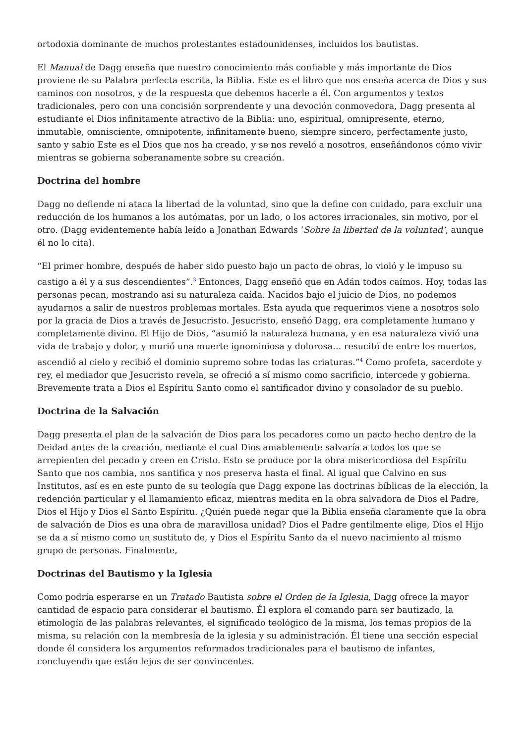ortodoxia dominante de muchos protestantes estadounidenses, incluidos los bautistas.
El Manual de Dagg enseña que nuestro conocimiento más confiable y más importante de Dios proviene de su Palabra perfecta escrita, la Biblia. Este es el libro que nos enseña acerca de Dios y sus caminos con nosotros, y de la respuesta que debemos hacerle a él. Con argumentos y textos tradicionales, pero con una concisión sorprendente y una devoción conmovedora, Dagg presenta al estudiante el Dios infinitamente atractivo de la Biblia: uno, espiritual, omnipresente, eterno, inmutable, omnisciente, omnipotente, infinitamente bueno, siempre sincero, perfectamente justo, santo y sabio Este es el Dios que nos ha creado, y se nos reveló a nosotros, enseñándonos cómo vivir mientras se gobierna soberanamente sobre su creación.
Doctrina del hombre
Dagg no defiende ni ataca la libertad de la voluntad, sino que la define con cuidado, para excluir una reducción de los humanos a los autómatas, por un lado, o los actores irracionales, sin motivo, por el otro. (Dagg evidentemente había leído a Jonathan Edwards ‘Sobre la libertad de la voluntad’, aunque él no lo cita).
“El primer hombre, después de haber sido puesto bajo un pacto de obras, lo violó y le impuso su castigo a él y a sus descendientes”.<sup>3</sup> Entonces, Dagg enseñó que en Adán todos caímos. Hoy, todas las personas pecan, mostrando así su naturaleza caída. Nacidos bajo el juicio de Dios, no podemos ayudarnos a salir de nuestros problemas mortales. Esta ayuda que requerimos viene a nosotros solo por la gracia de Dios a través de Jesucristo. Jesucristo, enseñó Dagg, era completamente humano y completamente divino. El Hijo de Dios, “asumió la naturaleza humana, y en esa naturaleza vivió una vida de trabajo y dolor, y murió una muerte ignominiosa y dolorosa… resucitó de entre los muertos, ascendió al cielo y recibió el dominio supremo sobre todas las criaturas.”<sup>4</sup> Como profeta, sacerdote y rey, el mediador que Jesucristo revela, se ofreció a sí mismo como sacrificio, intercede y gobierna. Brevemente trata a Dios el Espíritu Santo como el santificador divino y consolador de su pueblo.
Doctrina de la Salvación
Dagg presenta el plan de la salvación de Dios para los pecadores como un pacto hecho dentro de la Deidad antes de la creación, mediante el cual Dios amablemente salvaría a todos los que se arrepienten del pecado y creen en Cristo. Esto se produce por la obra misericordiosa del Espíritu Santo que nos cambia, nos santifica y nos preserva hasta el final. Al igual que Calvino en sus Institutos, así es en este punto de su teología que Dagg expone las doctrinas bíblicas de la elección, la redención particular y el llamamiento eficaz, mientras medita en la obra salvadora de Dios el Padre, Dios el Hijo y Dios el Santo Espíritu. ¿Quién puede negar que la Biblia enseña claramente que la obra de salvación de Dios es una obra de maravillosa unidad? Dios el Padre gentilmente elige, Dios el Hijo se da a sí mismo como un sustituto de, y Dios el Espíritu Santo da el nuevo nacimiento al mismo grupo de personas. Finalmente,
Doctrinas del Bautismo y la Iglesia
Como podría esperarse en un Tratado Bautista sobre el Orden de la Iglesia, Dagg ofrece la mayor cantidad de espacio para considerar el bautismo. Él explora el comando para ser bautizado, la etimología de las palabras relevantes, el significado teológico de la misma, los temas propios de la misma, su relación con la membresía de la iglesia y su administración. Él tiene una sección especial donde él considera los argumentos reformados tradicionales para el bautismo de infantes, concluyendo que están lejos de ser convincentes.